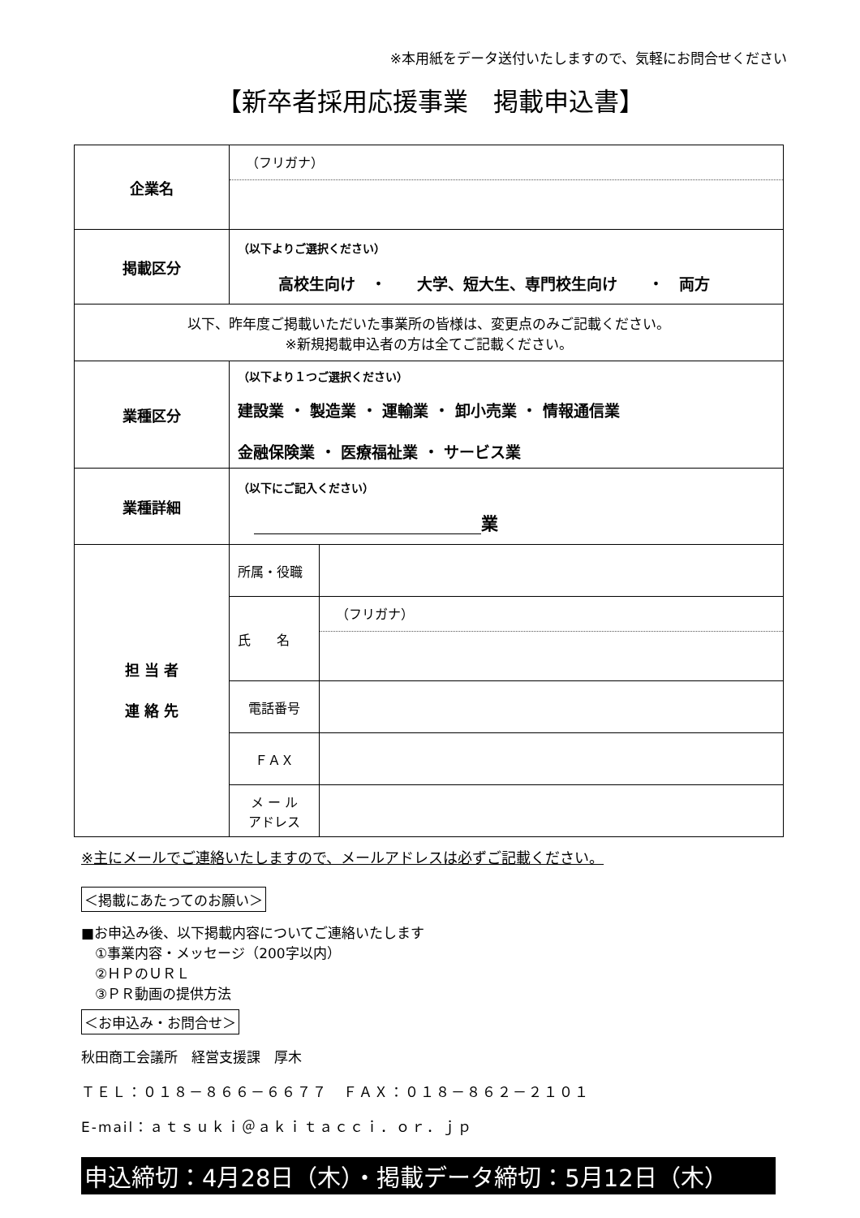※本用紙をデータ送付いたしますので、気軽にお問合せください
【新卒者採用応援事業　掲載申込書】
| 企業名 | （フリガナ） | |
| 掲載区分 | （以下よりご選択ください） 高校生向け ・ 大学、短大生、専門校生向け ・ 両方 | |
| 以下、昨年度ご掲載いただいた事業所の皆様は、変更点のみご記載ください。 ※新規掲載申込者の方は全てご記載ください。 | | |
| 業種区分 | （以下より１つご選択ください） 建設業 ・ 製造業 ・ 運輸業 ・ 卸小売業 ・ 情報通信業 金融保険業 ・ 医療福祉業 ・ サービス業 | |
| 業種詳細 | （以下にご記入ください） 業 | |
| 担 当 者 連 絡 先 | 所属・役職 | |
| | 氏 名 | （フリガナ） |
| | 電話番号 | |
| | ＦＡＸ | |
| | メ ー ル アドレス | |
※主にメールでご連絡いたしますので、メールアドレスは必ずご記載ください。
＜掲載にあたってのお願い＞
■お申込み後、以下掲載内容についてご連絡いたします
　①事業内容・メッセージ（200字以内）
　②ＨＰのＵＲＬ
　③ＰＲ動画の提供方法
＜お申込み・お問合せ＞
秋田商工会議所　経営支援課　厚木
ＴＥＬ：０１８－８６６－６６７７　ＦＡＸ：０１８－８６２－２１０１
E-mail：ａｔｓｕｋｉ＠ａｋｉｔａｃｃｉ．ｏｒ．ｊｐ
申込締切：4月28日（木）・掲載データ締切：5月12日（木）